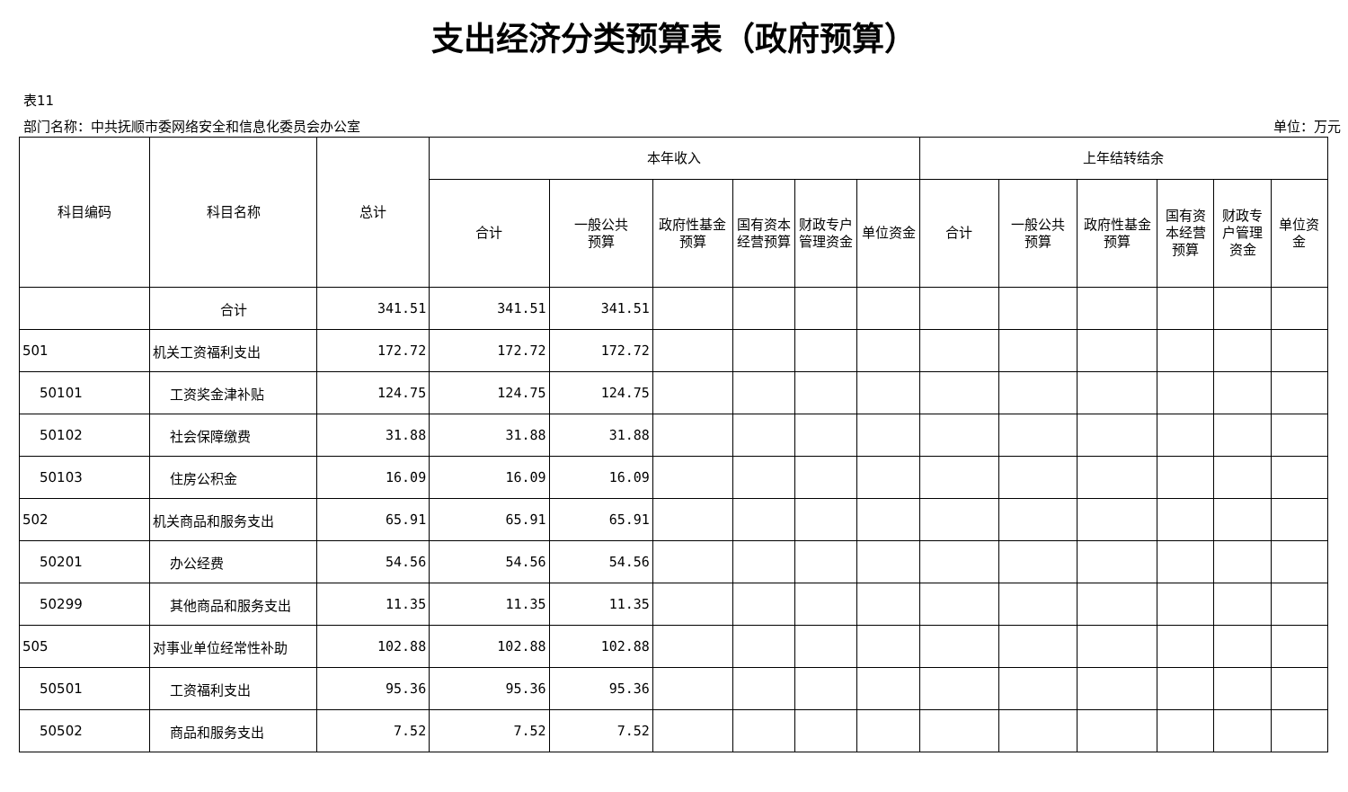支出经济分类预算表（政府预算）
表11
部门名称：中共抚顺市委网络安全和信息化委员会办公室 单位：万元
| 科目编码 | 科目名称 | 总计 | 本年收入 | | | | | | 上年结转结余 | | | | | |
| --- | --- | --- | --- | --- | --- | --- | --- | --- | --- | --- | --- | --- | --- | --- |
| | | | 合计 | 一般公共 预算 | 政府性基金预算 | 国有资本经营预算 | 财政专户管理资金 | 单位资金 | 合计 | 一般公共 预算 | 政府性基金预算 | 国有资本经营预算 | 财政专户管理资金 | 单位资金 |
| | 合计 | 341.51 | 341.51 | 341.51 | | | | | | | | | | |
| 501 | 机关工资福利支出 | 172.72 | 172.72 | 172.72 | | | | | | | | | | |
| 50101 | 工资奖金津补贴 | 124.75 | 124.75 | 124.75 | | | | | | | | | | |
| 50102 | 社会保障缴费 | 31.88 | 31.88 | 31.88 | | | | | | | | | | |
| 50103 | 住房公积金 | 16.09 | 16.09 | 16.09 | | | | | | | | | | |
| 502 | 机关商品和服务支出 | 65.91 | 65.91 | 65.91 | | | | | | | | | | |
| 50201 | 办公经费 | 54.56 | 54.56 | 54.56 | | | | | | | | | | |
| 50299 | 其他商品和服务支出 | 11.35 | 11.35 | 11.35 | | | | | | | | | | |
| 505 | 对事业单位经常性补助 | 102.88 | 102.88 | 102.88 | | | | | | | | | | |
| 50501 | 工资福利支出 | 95.36 | 95.36 | 95.36 | | | | | | | | | | |
| 50502 | 商品和服务支出 | 7.52 | 7.52 | 7.52 | | | | | | | | | | |